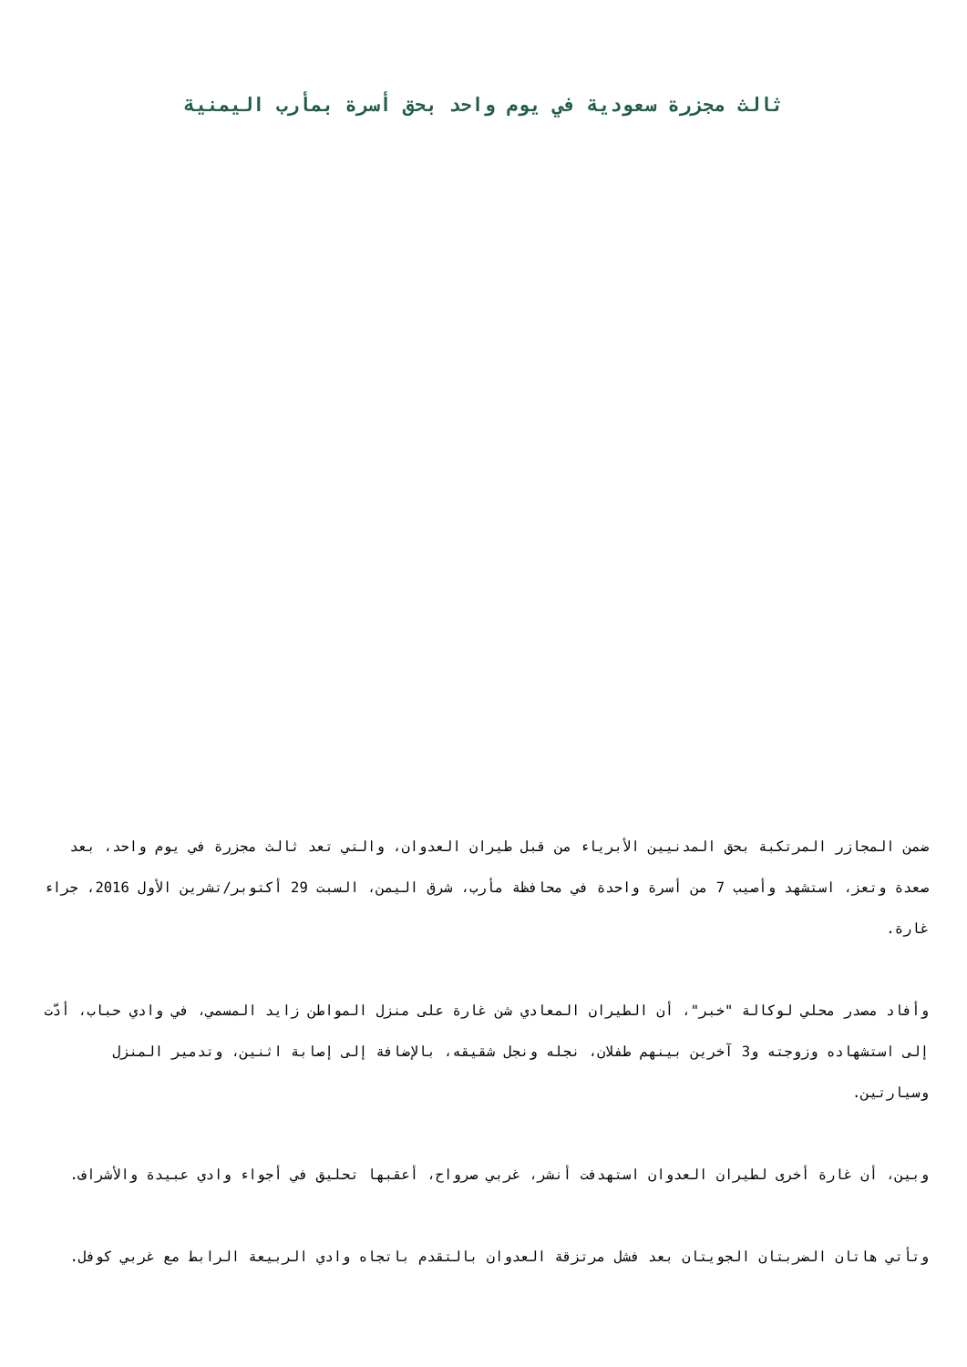ثالث مجزرة سعودية في يوم واحد بحق أسرة بمأرب اليمنية
ضمن المجازر المرتكبة بحق المدنيين الأبرياء من قبل طيران العدوان، والتي تعد ثالث مجزرة في يوم واحد، بعد صعدة وتعز، استشهد وأصيب 7 من أسرة واحدة في محافظة مأرب، شرق اليمن، السبت 29 أكتوبر/تشرين الأول 2016، جراء غارة.
وأفاد مصدر محلي لوكالة "خبر"، أن الطيران المعادي شن غارة على منزل المواطن زايد المسمي، في وادي حباب، أدّت إلى استشهاده وزوجته و3 آخرين بينهم طفلان، نجله ونجل شقيقه، بالإضافة إلى إصابة اثنين، وتدمير المنزل وسيارتين.
وبين، أن غارة أخرى لطيران العدوان استهدفت أنشر، غربي صرواح، أعقبها تحليق في أجواء وادي عبيدة والأشراف.
وتأتي هاتان الضربتان الجويتان بعد فشل مرتزقة العدوان بالتقدم باتجاه وادي الربيعة الرابط مع غربي كوفل.